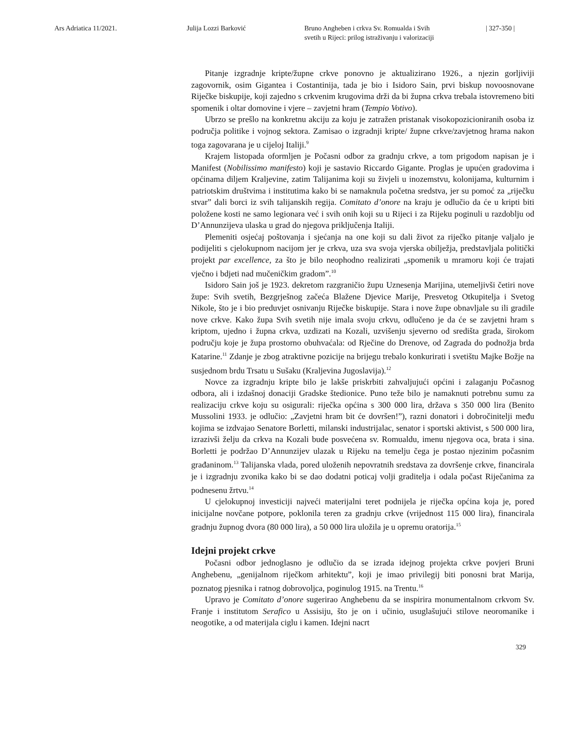Ars Adriatica 11/2021. Julija Lozzi Barković Bruno Angheben i crkva Sv. Romualda i Svih
svetih u Rijeci: prilog istraživanju i valorizaciji
| 327-350 |
Pitanje izgradnje kripte/župne crkve ponovno je aktualizirano 1926., a njezin gorljiviji zagovornik, osim Gigantea i Costantinija, tada je bio i Isidoro Sain, prvi biskup novoosnovane Riječke biskupije, koji zajedno s crkvenim krugovima drži da bi župna crkva trebala istovremeno biti spomenik i oltar domovine i vjere – zavjetni hram (Tempio Votivo).
Ubrzo se prešlo na konkretnu akciju za koju je zatražen pristanak visokopozicioniranih osoba iz područja politike i vojnog sektora. Zamisao o izgradnji kripte/ župne crkve/zavjetnog hrama nakon toga zagovarana je u cijeloj Italiji.<sup>9</sup>
Krajem listopada oformljen je Počasni odbor za gradnju crkve, a tom prigodom napisan je i Manifest (Nobilissimo manifesto) koji je sastavio Riccardo Gigante. Proglas je upućen gradovima i općinama diljem Kraljevine, zatim Talijanima koji su živjeli u inozemstvu, kolonijama, kulturnim i patriotskim društvima i institutima kako bi se namaknula početna sredstva, jer su pomoć za „riječku stvar” dali borci iz svih talijanskih regija. Comitato d’onore na kraju je odlučio da će u kripti biti položene kosti ne samo legionara već i svih onih koji su u Rijeci i za Rijeku poginuli u razdoblju od D’Annunzijeva ulaska u grad do njegova priključenja Italiji.
Plemeniti osjećaj poštovanja i sjećanja na one koji su dali život za riječko pitanje valjalo je podijeliti s cjelokupnom nacijom jer je crkva, uza sva svoja vjerska obilježja, predstavljala politički projekt par excellence, za što je bilo neophodno realizirati „spomenik u mramoru koji će trajati vječno i bdjeti nad mučeničkim gradom”.<sup>10</sup>
Isidoro Sain još je 1923. dekretom razgraničio župu Uznesenja Marijina, utemeljivši četiri nove župe: Svih svetih, Bezgrješnog začeća Blažene Djevice Marije, Presvetog Otkupitelja i Svetog Nikole, što je i bio preduvjet osnivanju Riječke biskupije. Stara i nove župe obnavljale su ili gradile nove crkve. Kako župa Svih svetih nije imala svoju crkvu, odlučeno je da će se zavjetni hram s kriptom, ujedno i župna crkva, uzdizati na Kozali, uzvišenju sjeverno od središta grada, širokom području koje je župa prostorno obuhvaćala: od Rječine do Drenove, od Zagrada do podnožja brda Katarine.<sup>11</sup> Zdanje je zbog atraktivne pozicije na brijegu trebalo konkurirati i svetištu Majke Božje na susjednom brdu Trsatu u Sušaku (Kraljevina Jugoslavija).<sup>12</sup>
Novce za izgradnju kripte bilo je lakše priskrbiti zahvaljujući općini i zalaganju Počasnog odbora, ali i izdašnoj donaciji Gradske štedionice. Puno teže bilo je namaknuti potrebnu sumu za realizaciju crkve koju su osigurali: riječka općina s 300 000 lira, država s 350 000 lira (Benito Mussolini 1933. je odlučio: „Zavjetni hram bit će dovršen!”), razni donatori i dobročinitelji među kojima se izdvajao Senatore Borletti, milanski industrijalac, senator i sportski aktivist, s 500 000 lira, izrazivši želju da crkva na Kozali bude posvećena sv. Romualdu, imenu njegova oca, brata i sina. Borletti je podržao D’Annunzijev ulazak u Rijeku na temelju čega je postao njezinim počasnim građaninom.<sup>13</sup> Talijanska vlada, pored uloženih nepovratnih sredstava za dovršenje crkve, financirala je i izgradnju zvonika kako bi se dao dodatni poticaj volji graditelja i odala počast Riječanima za podnesenu žrtvu.<sup>14</sup>
U cjelokupnoj investiciji najveći materijalni teret podnijela je riječka općina koja je, pored inicijalne novčane potpore, poklonila teren za gradnju crkve (vrijednost 115 000 lira), financirala gradnju župnog dvora (80 000 lira), a 50 000 lira uložila je u opremu oratorija.<sup>15</sup>
Idejni projekt crkve
Počasni odbor jednoglasno je odlučio da se izrada idejnog projekta crkve povjeri Bruni Anghebenu, „genijalnom riječkom arhitektu”, koji je imao privilegij biti ponosni brat Marija, poznatog pjesnika i ratnog dobrovoljca, poginulog 1915. na Trentu.<sup>16</sup>
Upravo je Comitato d’onore sugerirao Anghebenu da se inspirira monumentalnom crkvom Sv. Franje i institutom Serafico u Assisiju, što je on i učinio, usuglašujući stilove neoromanike i neogotike, a od materijala ciglu i kamen. Idejni nacrt
329